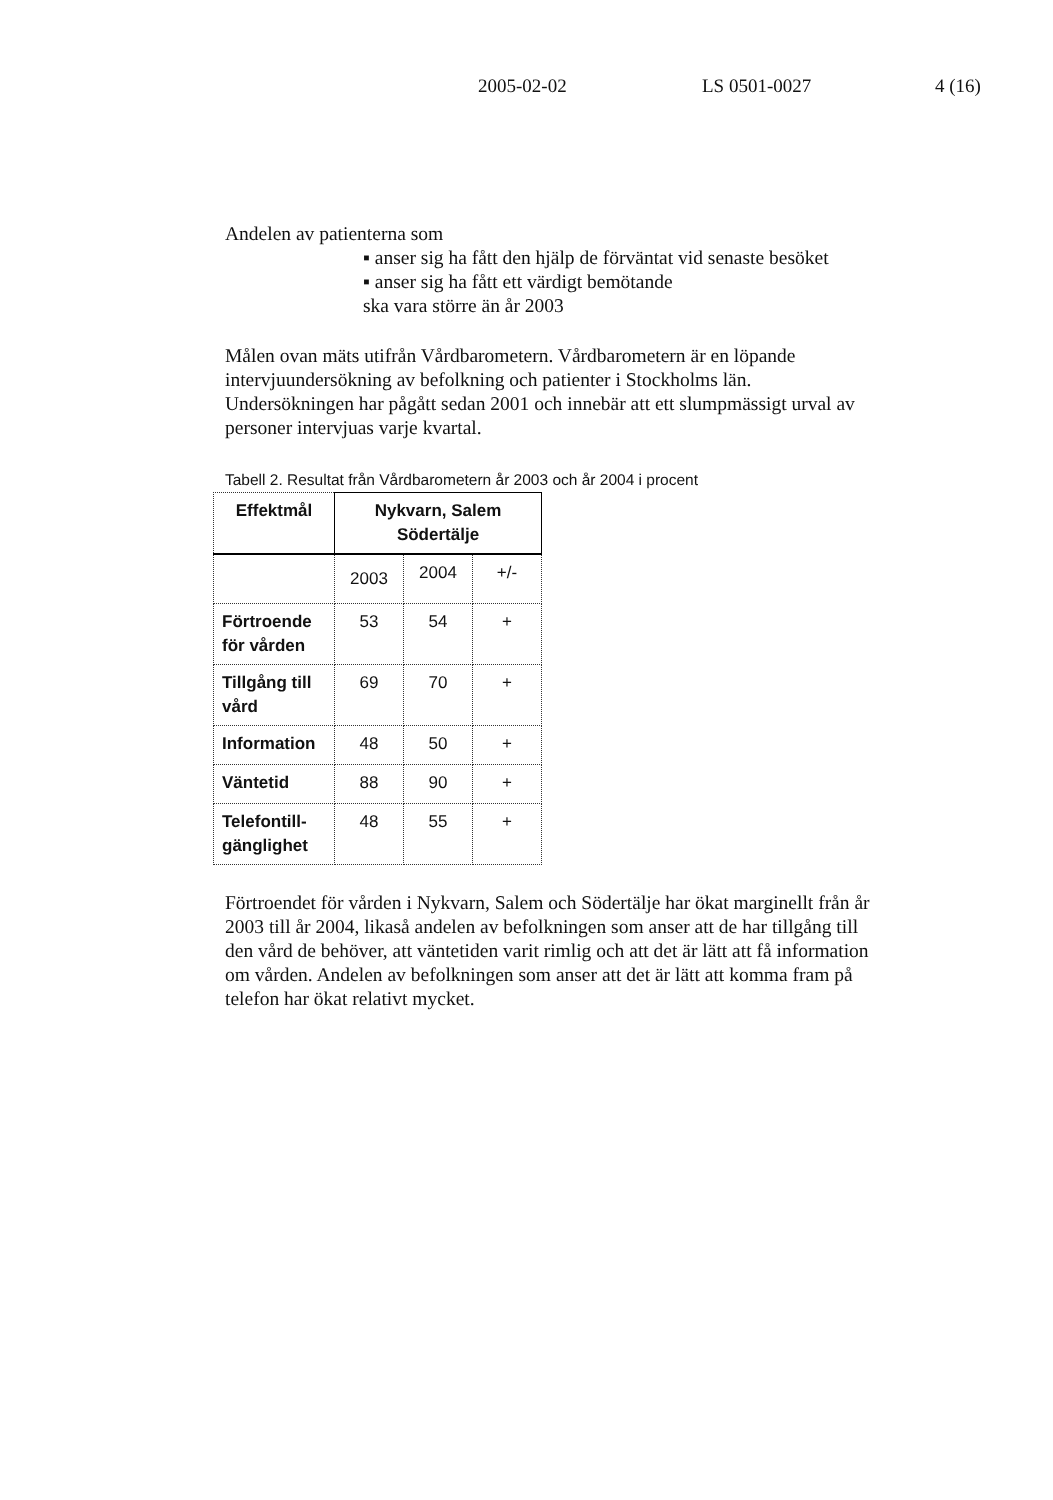2005-02-02 LS 0501-0027 4 (16)
Andelen av patienterna som
▪ anser sig ha fått den hjälp de förväntat vid senaste besöket
▪ anser sig ha fått ett värdigt bemötande
ska vara större än år 2003
Målen ovan mäts utifrån Vårdbarometern. Vårdbarometern är en löpande intervjuundersökning av befolkning och patienter i Stockholms län. Undersökningen har pågått sedan 2001 och innebär att ett slumpmässigt urval av personer intervjuas varje kvartal.
Tabell 2. Resultat från Vårdbarometern år 2003 och år 2004 i procent
| Effektmål | Nykvarn, Salem Södertälje | | |
| --- | --- | --- | --- |
| | 2003 | 2004 | +/- |
| Förtroende för vården | 53 | 54 | + |
| Tillgång till vård | 69 | 70 | + |
| Information | 48 | 50 | + |
| Väntetid | 88 | 90 | + |
| Telefontill-gänglighet | 48 | 55 | + |
Förtroendet för vården i Nykvarn, Salem och Södertälje har ökat marginellt från år 2003 till år 2004, likaså andelen av befolkningen som anser att de har tillgång till den vård de behöver, att väntetiden varit rimlig och att det är lätt att få information om vården. Andelen av befolkningen som anser att det är lätt att komma fram på telefon har ökat relativt mycket.